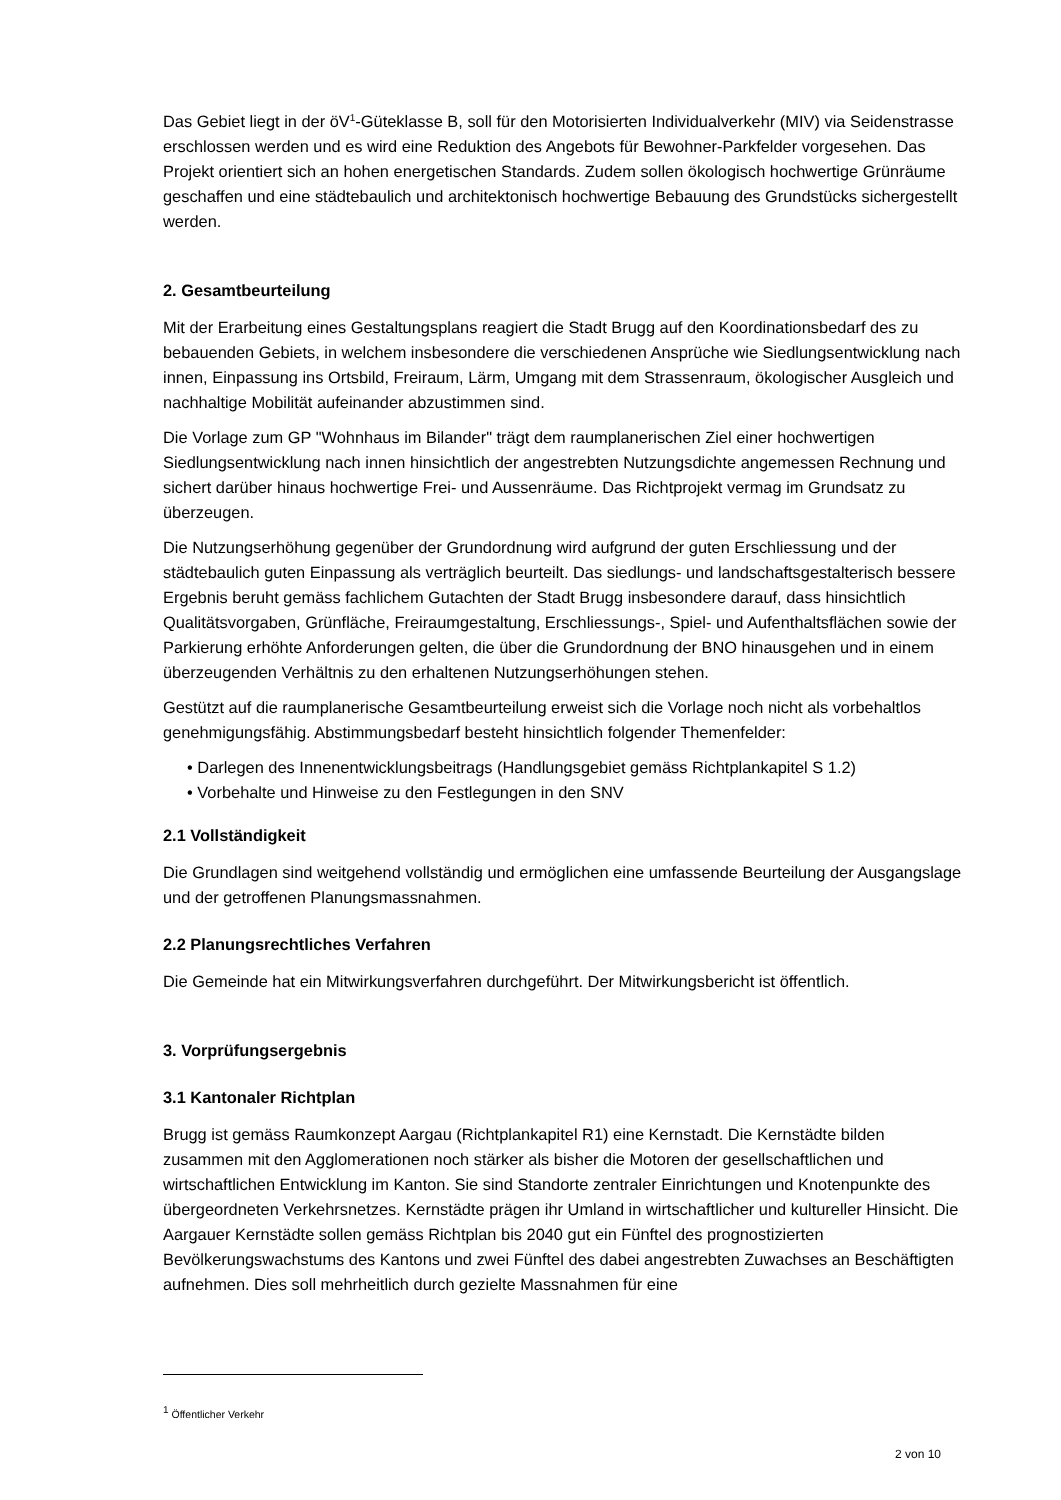Das Gebiet liegt in der öV<sup>1</sup>-Güteklasse B, soll für den Motorisierten Individualverkehr (MIV) via Seidenstrasse erschlossen werden und es wird eine Reduktion des Angebots für Bewohner-Parkfelder vorgesehen. Das Projekt orientiert sich an hohen energetischen Standards. Zudem sollen ökologisch hochwertige Grünräume geschaffen und eine städtebaulich und architektonisch hochwertige Bebauung des Grundstücks sichergestellt werden.
2. Gesamtbeurteilung
Mit der Erarbeitung eines Gestaltungsplans reagiert die Stadt Brugg auf den Koordinationsbedarf des zu bebauenden Gebiets, in welchem insbesondere die verschiedenen Ansprüche wie Siedlungsentwicklung nach innen, Einpassung ins Ortsbild, Freiraum, Lärm, Umgang mit dem Strassenraum, ökologischer Ausgleich und nachhaltige Mobilität aufeinander abzustimmen sind.
Die Vorlage zum GP "Wohnhaus im Bilander" trägt dem raumplanerischen Ziel einer hochwertigen Siedlungsentwicklung nach innen hinsichtlich der angestrebten Nutzungsdichte angemessen Rechnung und sichert darüber hinaus hochwertige Frei- und Aussenräume. Das Richtprojekt vermag im Grundsatz zu überzeugen.
Die Nutzungserhöhung gegenüber der Grundordnung wird aufgrund der guten Erschliessung und der städtebaulich guten Einpassung als verträglich beurteilt. Das siedlungs- und landschaftsgestalterisch bessere Ergebnis beruht gemäss fachlichem Gutachten der Stadt Brugg insbesondere darauf, dass hinsichtlich Qualitätsvorgaben, Grünfläche, Freiraumgestaltung, Erschliessungs-, Spiel- und Aufenthaltsflächen sowie der Parkierung erhöhte Anforderungen gelten, die über die Grundordnung der BNO hinausgehen und in einem überzeugenden Verhältnis zu den erhaltenen Nutzungserhöhungen stehen.
Gestützt auf die raumplanerische Gesamtbeurteilung erweist sich die Vorlage noch nicht als vorbehaltlos genehmigungsfähig. Abstimmungsbedarf besteht hinsichtlich folgender Themenfelder:
• Darlegen des Innenentwicklungsbeitrags (Handlungsgebiet gemäss Richtplankapitel S 1.2)
• Vorbehalte und Hinweise zu den Festlegungen in den SNV
2.1 Vollständigkeit
Die Grundlagen sind weitgehend vollständig und ermöglichen eine umfassende Beurteilung der Ausgangslage und der getroffenen Planungsmassnahmen.
2.2 Planungsrechtliches Verfahren
Die Gemeinde hat ein Mitwirkungsverfahren durchgeführt. Der Mitwirkungsbericht ist öffentlich.
3. Vorprüfungsergebnis
3.1 Kantonaler Richtplan
Brugg ist gemäss Raumkonzept Aargau (Richtplankapitel R1) eine Kernstadt. Die Kernstädte bilden zusammen mit den Agglomerationen noch stärker als bisher die Motoren der gesellschaftlichen und wirtschaftlichen Entwicklung im Kanton. Sie sind Standorte zentraler Einrichtungen und Knotenpunkte des übergeordneten Verkehrsnetzes. Kernstädte prägen ihr Umland in wirtschaftlicher und kultureller Hinsicht. Die Aargauer Kernstädte sollen gemäss Richtplan bis 2040 gut ein Fünftel des prognostizierten Bevölkerungswachstums des Kantons und zwei Fünftel des dabei angestrebten Zuwachses an Beschäftigten aufnehmen. Dies soll mehrheitlich durch gezielte Massnahmen für eine
<sup>1</sup> Öffentlicher Verkehr
2 von 10